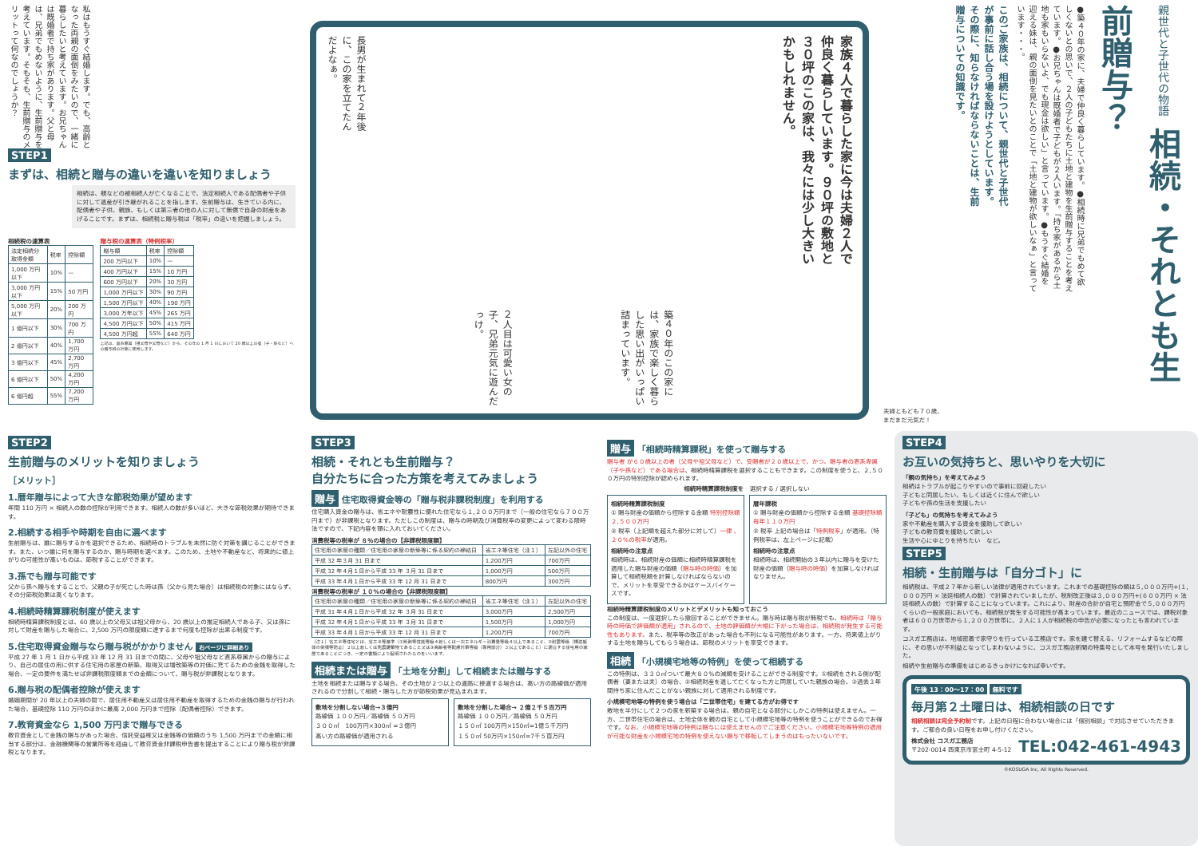私はもうすぐ結婚します。でも、高齢となった両親の面倒をみたいので、一緒に暮らしたいと考えています。お兄ちゃんは既婚者で持ち家があります。父と母は、兄弟でもめないように、生前贈与を考えています。そもそも、生前贈与のメリットって何なのでしょうか？
STEP1
まずは、相続と贈与の違いを違いを知りましょう
相続は、親などの被相続人が亡くなることで、法定相続人である配偶者や子供に対して遺産が引き継がれることを指します。生前贈与は、生きている内に、配偶者や子供、親族、もしくは第三者の他の人に対して無償で自身の財産をあげることです。まずは、相続税と贈与税は「税率」の違いを把握しましょう。
相続税の速算表
| 法定相続分取得金額 | 税率 | 控除額 |
| --- | --- | --- |
| 1,000 万円以下 | 10% | — |
| 3,000 万円以下 | 15% | 50 万円 |
| 5,000 万円以下 | 20% | 200 万円 |
| 1 億円以下 | 30% | 700 万円 |
| 2 億円以下 | 40% | 1,700 万円 |
| 3 億円以下 | 45% | 2,700 万円 |
| 6 億円以下 | 50% | 4,200 万円 |
| 6 億円超 | 55% | 7,200 万円 |
贈与税の速算表（特例税率）
| 贈与額 | 税率 | 控除額 |
| --- | --- | --- |
| 200 万円以下 | 10% | — |
| 400 万円以下 | 15% | 10 万円 |
| 600 万円以下 | 20% | 30 万円 |
| 1,000 万円以下 | 30% | 90 万円 |
| 1,500 万円以下 | 40% | 190 万円 |
| 3,000 万年以下 | 45% | 265 万円 |
| 4,500 万円以下 | 50% | 415 万円 |
| 4,500 万円超 | 55% | 640 万円 |
上記は、直系尊属（祖父母や父母など）から、その年の 1 月 1 日において 20 歳以上の者（子・孫など）への贈与税の計算に使用します。
長男が生まれて２年後に、この家を立てたんだよなぁ。
２人目は可愛い女の子、兄弟元気に遊んだっけ。
築４０年のこの家には、家族で楽しく暮らした思い出がいっぱい詰まっています。
家族４人で暮らした家に今は夫婦２人で仲良く暮らしています。９０坪の敷地と３０坪のこの家は、我々には少し大きいかもしれません。
親世代と子世代の物語 相続・それとも生前贈与？
●築４０年の家に、夫婦で仲良く暮らしています。●相続時に兄弟でもめて欲しくないとの思いで、２人の子どもたちに土地と建物を生前贈与することを考えています。●お兄ちゃんは既婚者で子どもが２人います。「持ち家があるから土地も家もいらないよ、でも現金は欲しい」と言っています。●もうすぐ結婚を迎える妹は、親の面倒を見たいとのことで「土地と建物が欲しいなぁ」と言っています・・・。
このご家族は、相続について、親世代と子世代が事前に話し合う場を設けようとしています。その際に、知らなければならないことは、生前贈与についての知識です。
夫婦ともども７０歳、まだまだ元気だ！
STEP2
生前贈与のメリットを知りましょう
［メリット］
1.暦年贈与によって大きな節税効果が望めます
年間 110 万円 × 相続人の数の控除が利用できます。相続人の数が多いほど、大きな節税効果が期待できます。
2.相続する相手や時期を自由に選べます
生前贈与は、誰に贈与するかを選択できるため、相続時のトラブルを未然に防ぐ対策を講じることができます。また、いつ誰に何を贈与するのか、贈与時期を選べます。このため、土地や不動産など、将来的に値上がりの可能性が高いものは、節税することができます。
3.孫でも贈与可能です
父から孫へ贈与をすることで、父親の子が死亡した時は孫（父から見た場合）は相続税の対象にはならず、その分節税効果は高くなります。
4.相続時精算課税制度が使えます
相続時精算課税制度とは、60 歳以上の父母又は祖父母から、20 歳以上の推定相続人である子、又は孫に対して財産を贈与した場合に、2,500 万円の限度額に達するまで何度も控除が出来る制度です。
5.住宅取得資金贈与なら贈与税がかかりません 右ページに詳細あり
平成 27 年 1 月 1 日から平成 33 年 12 月 31 日までの間に、父母や祖父母など直系尊属からの贈与により、自己の居住の用に供する住宅用の家屋の新築、取得又は増改築等の対価に充てるための金銭を取得した場合、一定の要件を満たせば非課税限度額までの金額について、贈与税が非課税となります。
6.贈与税の配偶者控除が使えます
婚姻期間が 20 年以上の夫婦の間で、居住用不動産又は居住用不動産を取得するための金銭の贈与が行われた場合、基礎控除 110 万円のほかに最高 2,000 万円まで控除（配偶者控除）できます。
7.教育資金なら 1,500 万円まで贈与できる
教育資金として金銭の贈与があった場合、信託受益権又は金銭等の価額のうち 1,500 万円までの金額に相当する部分は、金融機関等の営業所等を経由して教育資金非課税申告書を提出することにより贈与税が非課税となります。
STEP3
相続・それとも生前贈与？
自分たちに合った方策を考えてみましょう
贈与 住宅取得資金等の「贈与税非課税制度」を利用する
住宅購入資金の贈与は、省エネや耐震性に優れた住宅なら１,２００万円まで（一般の住宅なら７００万円まで）が非課税となります。ただしこの制度は、贈与の時期及び消費税率の変更によって変わる限時法ですので、下記内容を頭に入れておいてください。
消費税等の税率が ８％の場合の【非課税限度額】
| 住宅用の家屋の種類／住宅用の家屋の新築等に係る契約の締結日 | 省エネ等住宅（注１） | 左記以外の住宅 |
| --- | --- | --- |
| 平成 32 年３月 31 日まで | 1,200万円 | 700万円 |
| 平成 32 年４月１日から平成 33 年 ３月 31 日まで | 1,000万円 | 500万円 |
| 平成 33 年４月１日から平成 33 年 12 月 31 日まで | 800万円 | 300万円 |
消費税等の税率が １０%の場合の【非課税限度額】
| 住宅用の家屋の種類／住宅用の家屋の新築等に係る契約の締結日 | 省エネ等住宅（注１） | 左記以外の住宅 |
| --- | --- | --- |
| 平成 31 年４月１日から平成 32 年 ３月 31 日まで | 3,000万円 | 2,500万円 |
| 平成 32 年４月１日から平成 33 年 ３月 31 日まで | 1,500万円 | 1,000万円 |
| 平成 33 年４月１日から平成 33 年 12 月 31 日まで | 1,200万円 | 700万円 |
（注１）省エネ等住宅とは、省エネ等基準（①断熱等性能等級４若しくは一次エネルギー消費量等級４以上であること、②耐震等級（構造躯体の倒壊等防止）２以上若しくは免震建築物であること又は③高齢者等配慮対策等級（専用部分）３以上であること）に適合する住宅用の家屋であることにつき、一定の書類により証明されたものをいいます。
相続または贈与 「土地を分割」して相続または贈与する
土地を相続または贈与する場合、その土地が２つ以上の道路に接道する場合は、高い方の路線価が適用されるので分割して相続・贈与した方が節税効果が見込まれます。
敷地を分割しない場合→３億円
路線価 １００万円／路線価 ５０万円
３００㎡　100万円×300㎡ =３億円
高い方の路線価が適用される
敷地を分割した場合→ ２億２千５百万円
路線価 １００万円／路線価 ５０万円
１５０㎡ 100万円×150㎡=1億５千万円
１５０㎡ 50万円×150㎡=7千５百万円
贈与 「相続時精算課税」を使って贈与する
贈与者 が６０歳以上の者（父母や祖父母など）で、受贈者が２０歳以上で、かつ、贈与者の直系卑属（子や孫など）である場合は、相続時精算課税を選択することもできます。この制度を使うと、２,５００万円の特別控除が認められます。
相続時精算課税制度を　選択する / 選択しない
相続時精算課税制度
① 贈与財産の価額から控除する金額 特別控除額 ２,５００万円
② 税率（上記額を超えた部分に対して）一律 、２０%の税率が適用。
相続時の注意点
相続時は、相続財産の価額に相続時精算課税を適用した贈与財産の価額（贈与時の時価）を加算して相続税額を計算しなければならないので、メリットを享受できるかはケースバイケースです。
暦年課税
① 贈与財産の価額から控除する金額 基礎控除額 毎年１１０万円
② 税率 上記の場合は「特例税率」が適用。（特例税率は、左上ページに記載）
相続時の注意点
相続時は、相続開始の３年以内に贈与を受けた財産の価額（贈与時の時価）を加算しなければなりません。
相続時精算課税制度のメリットとデメリットも知っておこう
この制度は、一度選択したら撤回することができません。贈与時は贈与税が無税でも、相続時は「贈与時の時価で評価額が適用」されるので、土地の評価額が大幅に下がった場合は、相続税が発生する可能性もあります。また、税率等の改正があった場合も不利になる可能性があります。一方、将来値上がりする土地を贈与してもらう場合は、節税のメリットを享受できます。
相続 「小規模宅地等の特例」を使って相続する
この特例は、３３０㎡ついて最大８０%の減額を受けることができる制度です。①相続をされる側が配偶者（妻または夫）の場合、②相続財産を遺して亡くなった方と同居していた親族の場合、③過去３年間持ち家に住んだことがない親族に対して適用される制度です。
小規模宅地等の特例を使う場合は「二世帯住宅」を建てる方がお得です
敷地を半分にして２つの家を新築する場合は、親の自宅となる部分にしかこの特例は使えません。一方、二世帯住宅の場合は、土地全体を親の自宅として小規模宅地等の特例を使うことができるのでお得です。なお、小規模宅地等の特例は贈与には使えませんのでご注意ください。小規模宅地等特例の適用が可能な財産を小規模宅地の特例を使えない贈与で移転してしまうのはもったいないです。
STEP4
お互いの気持ちと、思いやりを大切に
「親の気持ち」を考えてみよう
相続はトラブルが起こりやすいので事前に回避したい
子どもと同居したい、もしくは近くに住んで欲しい
子どもや孫の生活を支援したい
「子ども」の気持ちを考えてみよう
家や不動産を購入する資金を援助して欲しい
子どもの教育費を援助して欲しい
生活や心にゆとりを持ちたい　など。
STEP5
相続・生前贈与は「自分ゴト」に
相続税は、平成２７年から新しい法律が適用されています。これまでの基礎控除の額は５,０００万円+(１,０００万円 × 法廷相続人の数）で計算されていましたが、税制改正後は３,０００万円+(６００万円 × 法廷相続人の数）で計算することになっています。これにより、財産の合計が自宅と預貯金で５,０００万円くらいの一般家庭においても、相続税が発生する可能性が高まっています。最近のニュースでは、課税対象者は６００万世帯から１,２００万世帯に、２人に１人が相続税の申告が必要になったとも言われています。
コスガ工務店は、地域密着で家守りを行っている工務店です。家を建て替える、リフォームするなどの際に、その思いが不利益となってしまわないように、コスガ工務店新聞の特集号として本号を発行いたしました。
相続や生前贈与の準備をはじめるきっかけになれば幸いです。
午後 13：00〜17：00 無料です
毎月第２土曜日は、相続相談の日です
相続相談は完全予約制です。上記の日程に合わない場合には「個別相談」で対応させていただきます。ご都合の良い日程をお申し付けください。
株式会社 コスガ工務店
〒202-0014 西東京市富士町 4-5-12
TEL:042-461-4943
©KOSUGA Inc, All Rights Reserved.